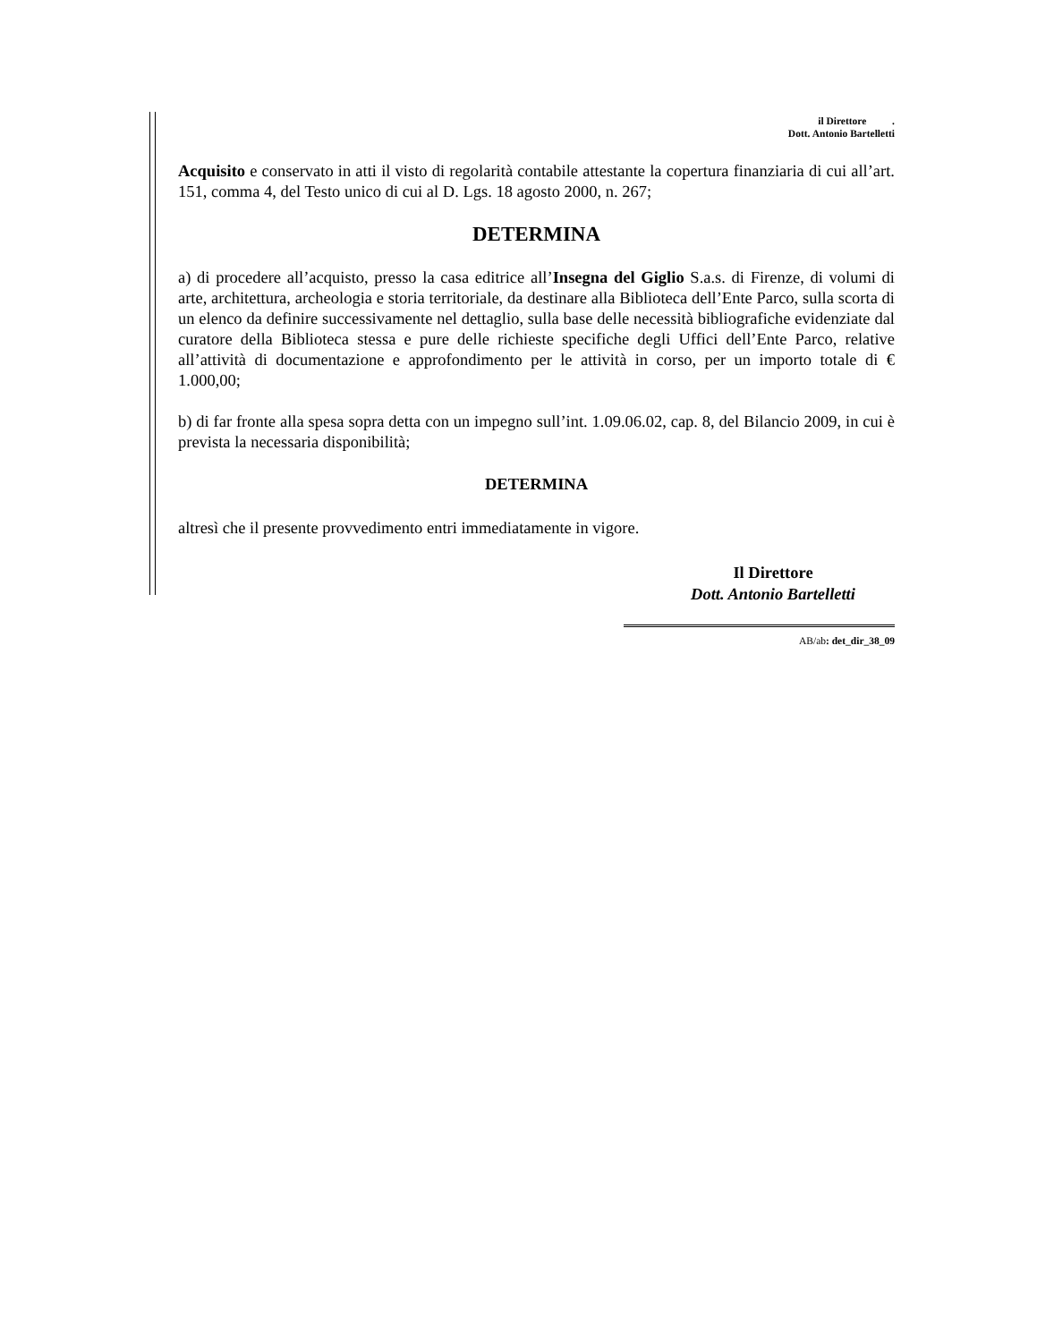il Direttore .
Dott. Antonio Bartelletti
Acquisito e conservato in atti il visto di regolarità contabile attestante la copertura finanziaria di cui all’art. 151, comma 4, del Testo unico di cui al D. Lgs. 18 agosto 2000, n. 267;
DETERMINA
a) di procedere all’acquisto, presso la casa editrice all’Insegna del Giglio S.a.s. di Firenze, di volumi di arte, architettura, archeologia e storia territoriale, da destinare alla Biblioteca dell’Ente Parco, sulla scorta di un elenco da definire successivamente nel dettaglio, sulla base delle necessità bibliografiche evidenziate dal curatore della Biblioteca stessa e pure delle richieste specifiche degli Uffici dell’Ente Parco, relative all’attività di documentazione e approfondimento per le attività in corso, per un importo totale di € 1.000,00;
b) di far fronte alla spesa sopra detta con un impegno sull’int. 1.09.06.02, cap. 8, del Bilancio 2009, in cui è prevista la necessaria disponibilità;
DETERMINA
altresì che il presente provvedimento entri immediatamente in vigore.
Il Direttore
Dott. Antonio Bartelletti
AB/ab: det_dir_38_09